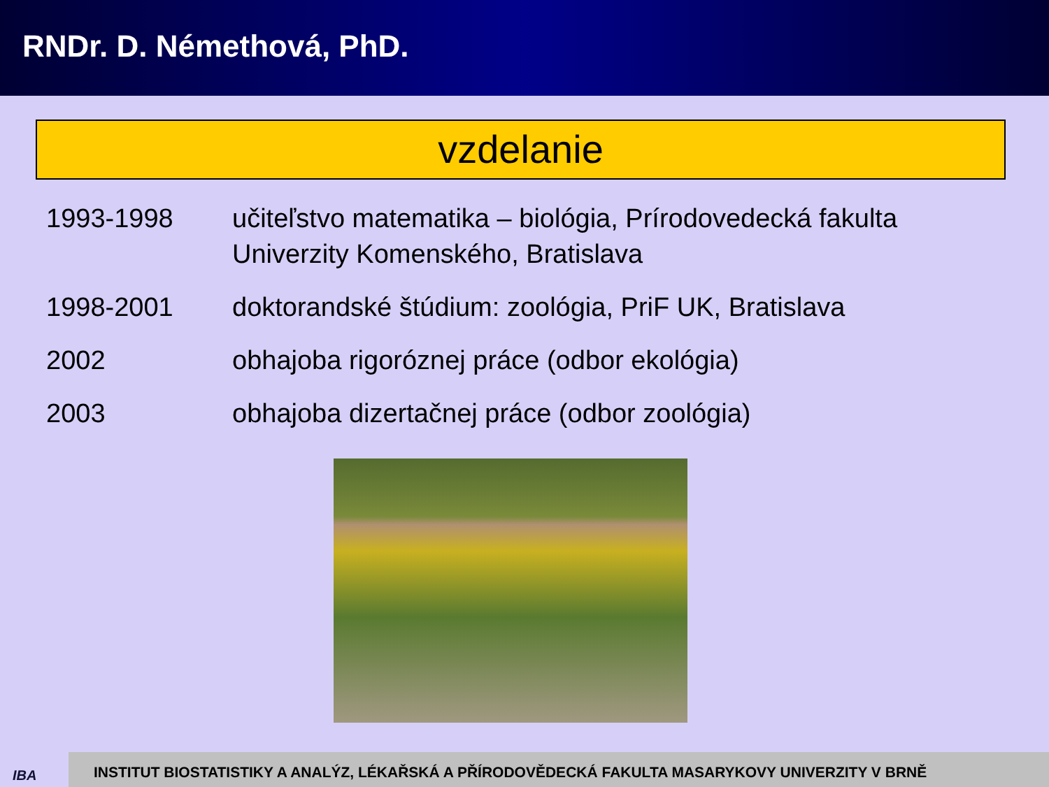RNDr. D. Némethová, PhD.
vzdelanie
| 1993-1998 | učiteľstvo matematika – biológia, Prírodovedecká fakulta Univerzity Komenského, Bratislava |
| 1998-2001 | doktorandské štúdium: zoológia, PriF UK, Bratislava |
| 2002 | obhajoba rigoróznej práce (odbor ekológia) |
| 2003 | obhajoba dizertačnej práce (odbor zoológia) |
IBA
INSTITUT BIOSTATISTIKY A ANALÝZ, LÉKAŘSKÁ A PŘÍRODOVĚDECKÁ FAKULTA MASARYKOVY UNIVERZITY V BRNĚ